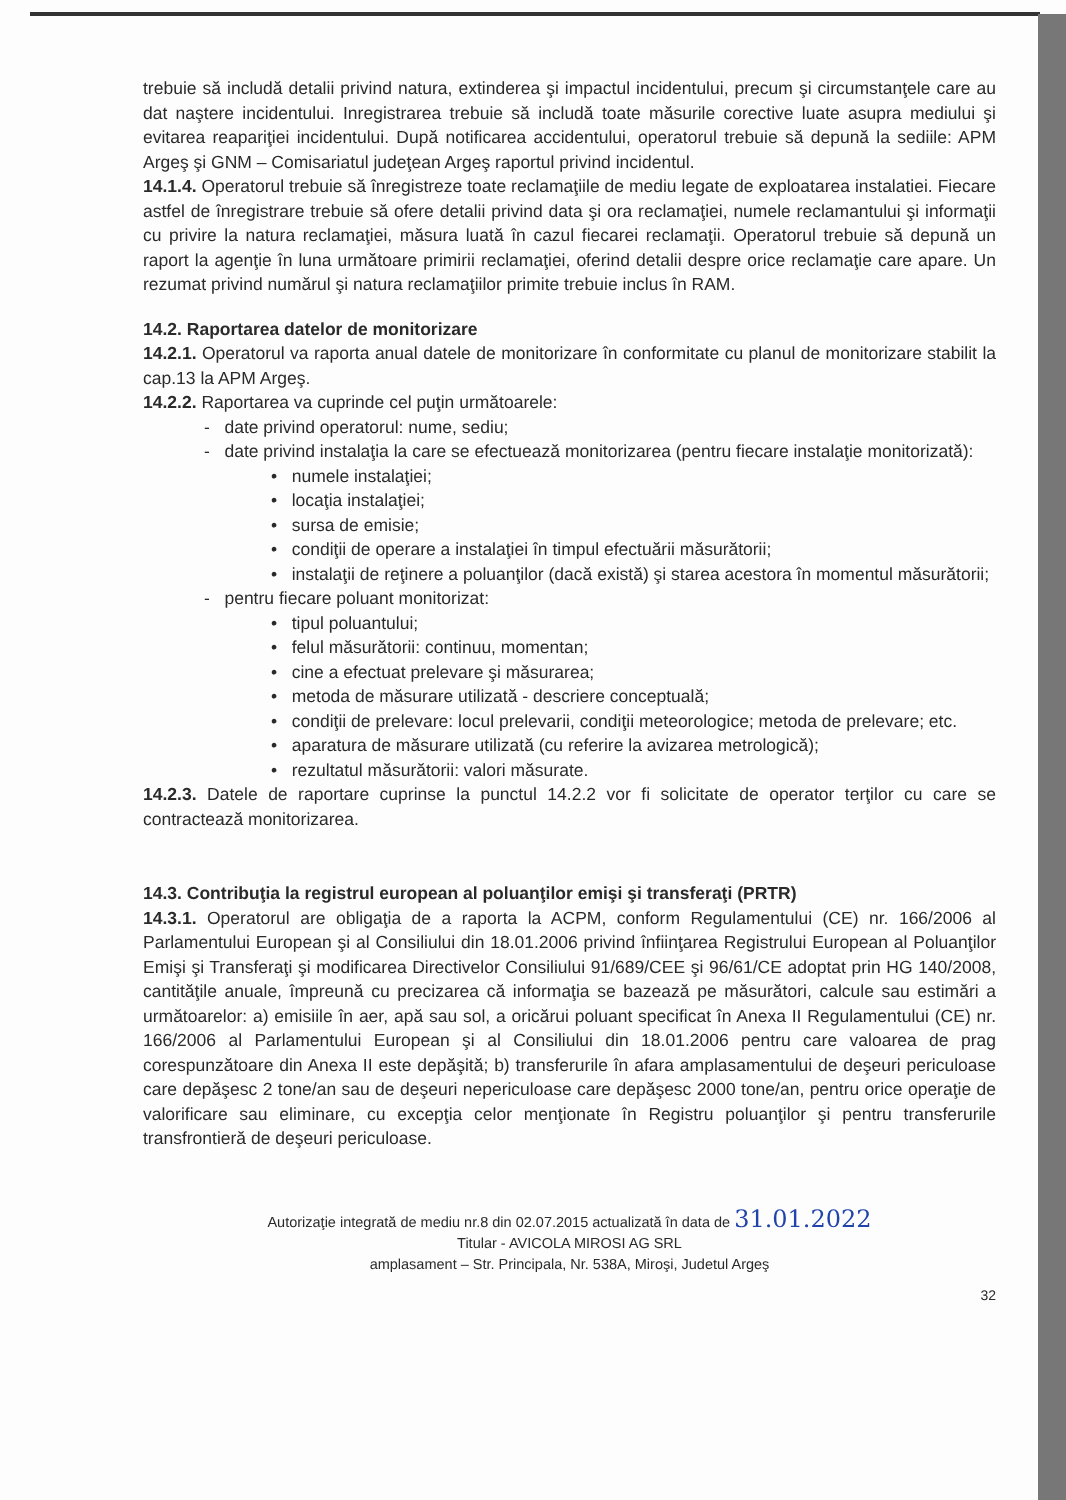trebuie să includă detalii privind natura, extinderea şi impactul incidentului, precum şi circumstanţele care au dat naştere incidentului. Inregistrarea trebuie să includă toate măsurile corective luate asupra mediului şi evitarea reapariţiei incidentului. După notificarea accidentului, operatorul trebuie să depună la sediile: APM Argeş şi GNM – Comisariatul judeţean Argeş raportul privind incidentul.
14.1.4. Operatorul trebuie să înregistreze toate reclamaţiile de mediu legate de exploatarea instalatiei. Fiecare astfel de înregistrare trebuie să ofere detalii privind data şi ora reclamaţiei, numele reclamantului şi informaţii cu privire la natura reclamaţiei, măsura luată în cazul fiecarei reclamaţii. Operatorul trebuie să depună un raport la agenţie în luna următoare primirii reclamaţiei, oferind detalii despre orice reclamaţie care apare. Un rezumat privind numărul şi natura reclamaţiilor primite trebuie inclus în RAM.
14.2. Raportarea datelor de monitorizare
14.2.1. Operatorul va raporta anual datele de monitorizare în conformitate cu planul de monitorizare stabilit la cap.13 la APM Argeş.
14.2.2. Raportarea va cuprinde cel puţin următoarele:
- date privind operatorul: nume, sediu;
- date privind instalaţia la care se efectuează monitorizarea (pentru fiecare instalaţie monitorizată):
• numele instalaţiei;
• locaţia instalaţiei;
• sursa de emisie;
• condiţii de operare a instalaţiei în timpul efectuării măsurătorii;
• instalaţii de reţinere a poluanţilor (dacă există) şi starea acestora în momentul măsurătorii;
- pentru fiecare poluant monitorizat:
• tipul poluantului;
• felul măsurătorii: continuu, momentan;
• cine a efectuat prelevare şi măsurarea;
• metoda de măsurare utilizată - descriere conceptuală;
• condiţii de prelevare: locul prelevarii, condiţii meteorologice; metoda de prelevare; etc.
• aparatura de măsurare utilizată (cu referire la avizarea metrologică);
• rezultatul măsurătorii: valori măsurate.
14.2.3. Datele de raportare cuprinse la punctul 14.2.2 vor fi solicitate de operator terţilor cu care se contractează monitorizarea.
14.3. Contribuţia la registrul european al poluanţilor emişi şi transferaţi (PRTR)
14.3.1. Operatorul are obligaţia de a raporta la ACPM, conform Regulamentului (CE) nr. 166/2006 al Parlamentului European şi al Consiliului din 18.01.2006 privind înfiinţarea Registrului European al Poluanţilor Emişi şi Transferaţi şi modificarea Directivelor Consiliului 91/689/CEE şi 96/61/CE adoptat prin HG 140/2008, cantităţile anuale, împreună cu precizarea că informaţia se bazează pe măsurători, calcule sau estimări a următoarelor: a) emisiile în aer, apă sau sol, a oricărui poluant specificat în Anexa II Regulamentului (CE) nr. 166/2006 al Parlamentului European şi al Consiliului din 18.01.2006 pentru care valoarea de prag corespunzătoare din Anexa II este depăşită; b) transferurile în afara amplasamentului de deşeuri periculoase care depăşesc 2 tone/an sau de deşeuri nepericuloase care depăşesc 2000 tone/an, pentru orice operaţie de valorificare sau eliminare, cu excepţia celor menţionate în Registru poluanţilor şi pentru transferurile transfrontieră de deşeuri periculoase.
Autorizaţie integrată de mediu nr.8 din 02.07.2015 actualizată în data de 31.01.2022
Titular - AVICOLA MIROSI AG SRL
amplasament – Str. Principala, Nr. 538A, Miroşi, Judetul Argeş
32